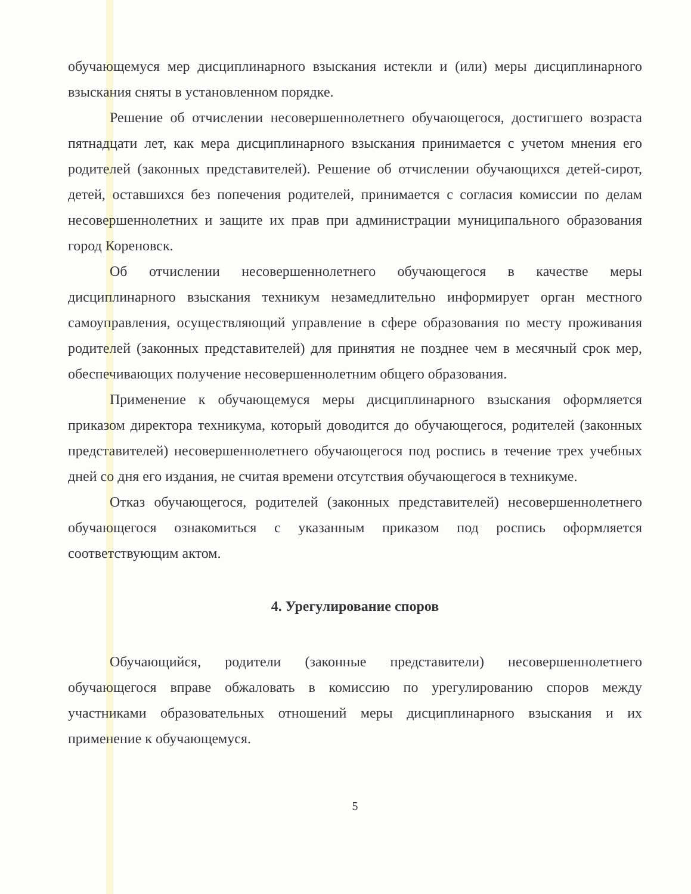обучающемуся мер дисциплинарного взыскания истекли и (или) меры дисциплинарного взыскания сняты в установленном порядке.
Решение об отчислении несовершеннолетнего обучающегося, достигшего возраста пятнадцати лет, как мера дисциплинарного взыскания принимается с учетом мнения его родителей (законных представителей). Решение об отчислении обучающихся детей-сирот, детей, оставшихся без попечения родителей, принимается с согласия комиссии по делам несовершеннолетних и защите их прав при администрации муниципального образования город Кореновск.
Об отчислении несовершеннолетнего обучающегося в качестве меры дисциплинарного взыскания техникум незамедлительно информирует орган местного самоуправления, осуществляющий управление в сфере образования по месту проживания родителей (законных представителей) для принятия не позднее чем в месячный срок мер, обеспечивающих получение несовершеннолетним общего образования.
Применение к обучающемуся меры дисциплинарного взыскания оформляется приказом директора техникума, который доводится до обучающегося, родителей (законных представителей) несовершеннолетнего обучающегося под роспись в течение трех учебных дней со дня его издания, не считая времени отсутствия обучающегося в техникуме.
Отказ обучающегося, родителей (законных представителей) несовершеннолетнего обучающегося ознакомиться с указанным приказом под роспись оформляется соответствующим актом.
4. Урегулирование споров
Обучающийся, родители (законные представители) несовершеннолетнего обучающегося вправе обжаловать в комиссию по урегулированию споров между участниками образовательных отношений меры дисциплинарного взыскания и их применение к обучающемуся.
5